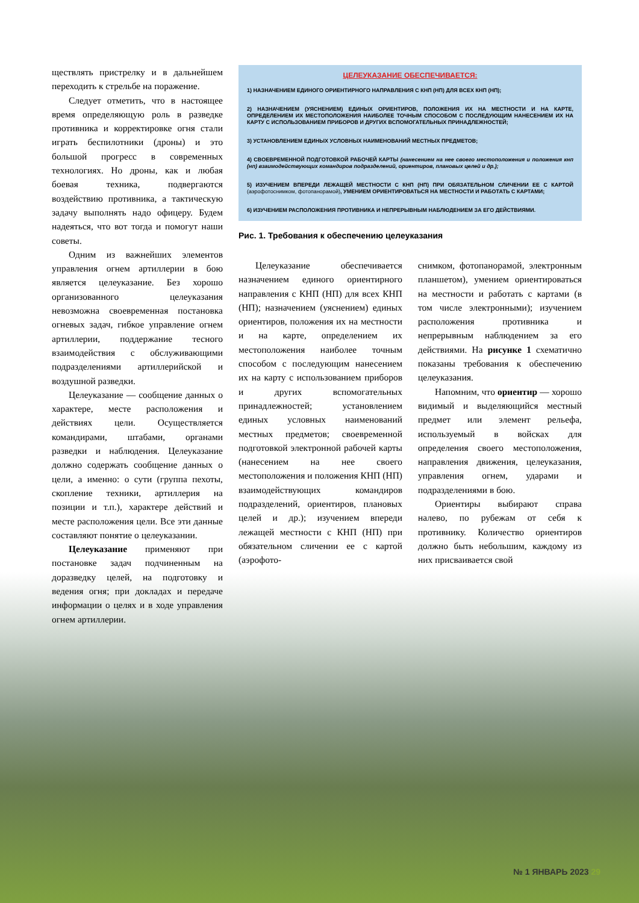ществлять пристрелку и в дальнейшем переходить к стрельбе на поражение.
Следует отметить, что в настоящее время определяющую роль в разведке противника и корректировке огня стали играть беспилотники (дроны) и это большой прогресс в современных технологиях. Но дроны, как и любая боевая техника, подвергаются воздействию противника, а тактическую задачу выполнять надо офицеру. Будем надеяться, что вот тогда и помогут наши советы.
Одним из важнейших элементов управления огнем артиллерии в бою является целеуказание. Без хорошо организованного целеуказания невозможна своевременная постановка огневых задач, гибкое управление огнем артиллерии, поддержание тесного взаимодействия с обслуживающими подразделениями артиллерийской и воздушной разведки.
Целеуказание — сообщение данных о характере, месте расположения и действиях цели. Осуществляется командирами, штабами, органами разведки и наблюдения. Целеуказание должно содержать сообщение данных о цели, а именно: о сути (группа пехоты, скопление техники, артиллерия на позиции и т.п.), характере действий и месте расположения цели. Все эти данные составляют понятие о целеуказании.
Целеуказание применяют при постановке задач подчиненным на доразведку целей, на подготовку и ведения огня; при докладах и передаче информации о целях и в ходе управления огнем артиллерии.
ЦЕЛЕУКАЗАНИЕ ОБЕСПЕЧИВАЕТСЯ:
1) НАЗНАЧЕНИЕМ ЕДИНОГО ОРИЕНТИРНОГО НАПРАВЛЕНИЯ С КНП (НП) ДЛЯ ВСЕХ КНП (НП);
2) НАЗНАЧЕНИЕМ (УЯСНЕНИЕМ) ЕДИНЫХ ОРИЕНТИРОВ, ПОЛОЖЕНИЯ ИХ НА МЕСТНОСТИ И НА КАРТЕ, ОПРЕДЕЛЕНИЕМ ИХ МЕСТОПОЛОЖЕНИЯ НАИБОЛЕЕ ТОЧНЫМ СПОСОБОМ С ПОСЛЕДУЮЩИМ НАНЕСЕНИЕМ ИХ НА КАРТУ С ИСПОЛЬЗОВАНИЕМ ПРИБОРОВ И ДРУГИХ ВСПОМОГАТЕЛЬНЫХ ПРИНАДЛЕЖНОСТЕЙ;
3) УСТАНОВЛЕНИЕМ ЕДИНЫХ УСЛОВНЫХ НАИМЕНОВАНИЙ МЕСТНЫХ ПРЕДМЕТОВ;
4) СВОЕВРЕМЕННОЙ ПОДГОТОВКОЙ РАБОЧЕЙ КАРТЫ (нанесением на нее своего местоположения и положения кнп (нп) взаимодействующих командиров подразделений, ориентиров, плановых целей и др.);
5) ИЗУЧЕНИЕМ ВПЕРЕДИ ЛЕЖАЩЕЙ МЕСТНОСТИ С КНП (НП) ПРИ ОБЯЗАТЕЛЬНОМ СЛИЧЕНИИ ЕЕ С КАРТОЙ (аэрофотоснимком, фотопанорамой), УМЕНИЕМ ОРИЕНТИРОВАТЬСЯ НА МЕСТНОСТИ И РАБОТАТЬ С КАРТАМИ;
6) ИЗУЧЕНИЕМ РАСПОЛОЖЕНИЯ ПРОТИВНИКА И НЕПРЕРЫВНЫМ НАБЛЮДЕНИЕМ ЗА ЕГО ДЕЙСТВИЯМИ.
Рис. 1. Требования к обеспечению целеуказания
Целеуказание обеспечивается назначением единого ориентирного направления с КНП (НП) для всех КНП (НП); назначением (уяснением) единых ориентиров, положения их на местности и на карте, определением их местоположения наиболее точным способом с последующим нанесением их на карту с использованием приборов и других вспомогательных принадлежностей; установлением единых условных наименований местных предметов; своевременной подготовкой электронной рабочей карты (нанесением на нее своего местоположения и положения КНП (НП) взаимодействующих командиров подразделений, ориентиров, плановых целей и др.); изучением впереди лежащей местности с КНП (НП) при обязательном сличении ее с картой (аэрофото-
снимком, фотопанорамой, электронным планшетом), умением ориентироваться на местности и работать с картами (в том числе электронными); изучением расположения противника и непрерывным наблюдением за его действиями. На рисунке 1 схематично показаны требования к обеспечению целеуказания.
Напомним, что ориентир — хорошо видимый и выделяющийся местный предмет или элемент рельефа, используемый в войсках для определения своего местоположения, направления движения, целеуказания, управления огнем, ударами и подразделениями в бою.
Ориентиры выбирают справа налево, по рубежам от себя к противнику. Количество ориентиров должно быть небольшим, каждому из них присваивается свой
№ 1 ЯНВАРЬ 2023 29